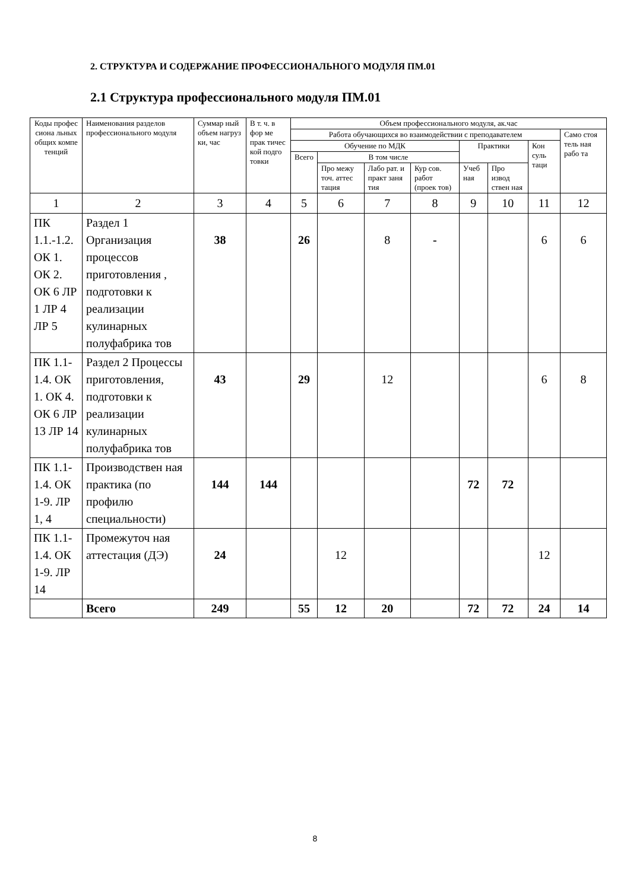2. СТРУКТУРА И СОДЕРЖАНИЕ ПРОФЕССИОНАЛЬНОГО МОДУЛЯ ПМ.01
2.1 Структура профессионального модуля ПМ.01
| Коды профес сиона льных общих компе тенций | Наименования разделов профессионального модуля | Суммар ный объем нагруз ки, час | В т. ч. в фор ме прак тичес кой подго товки | Объем профессионального модуля, ак.час | | | | | | | |
| --- | --- | --- | --- | --- | --- | --- | --- | --- | --- | --- | --- |
| | | | | Работа обучающихся во взаимодействии с преподавателем | | | | | | | Само стоя тель ная рабо та |
| | | | | Обучение по МДК | | | | Практики | | Кон суль таци | |
| | | | | Всего | В том числе | | | | | | |
| | | | | | Про межу точ. аттес тация | Лабо рат. и практ заня тия | Кур сов. работ (проек тов) | Учеб ная | Про извод ствен ная | | |
| 1 | 2 | 3 | 4 | 5 | 6 | 7 | 8 | 9 | 10 | 11 | 12 |
| ПК 1.1.-1.2. ОК 1. ОК 2. ОК 6 ЛР 1 ЛР 4 ЛР 5 | Раздел 1 Организация процессов приготовления , подготовки к реализации кулинарных полуфабрика тов | 38 | | 26 | | 8 | - | | | 6 | 6 |
| ПК 1.1-1.4. ОК 1. ОК 4. ОК 6 ЛР 13 ЛР 14 | Раздел 2 Процессы приготовления, подготовки к реализации кулинарных полуфабрика тов | 43 | | 29 | | 12 | | | | 6 | 8 |
| ПК 1.1-1.4. ОК 1-9. ЛР 1, 4 | Производствен ная практика (по профилю специальности) | 144 | 144 | | | | | 72 | 72 | | |
| ПК 1.1-1.4. ОК 1-9. ЛР 14 | Промежуточ ная аттестация (ДЭ) | 24 | | | 12 | | | | | 12 | |
| | Всего | 249 | | 55 | 12 | 20 | | 72 | 72 | 24 | 14 |
8